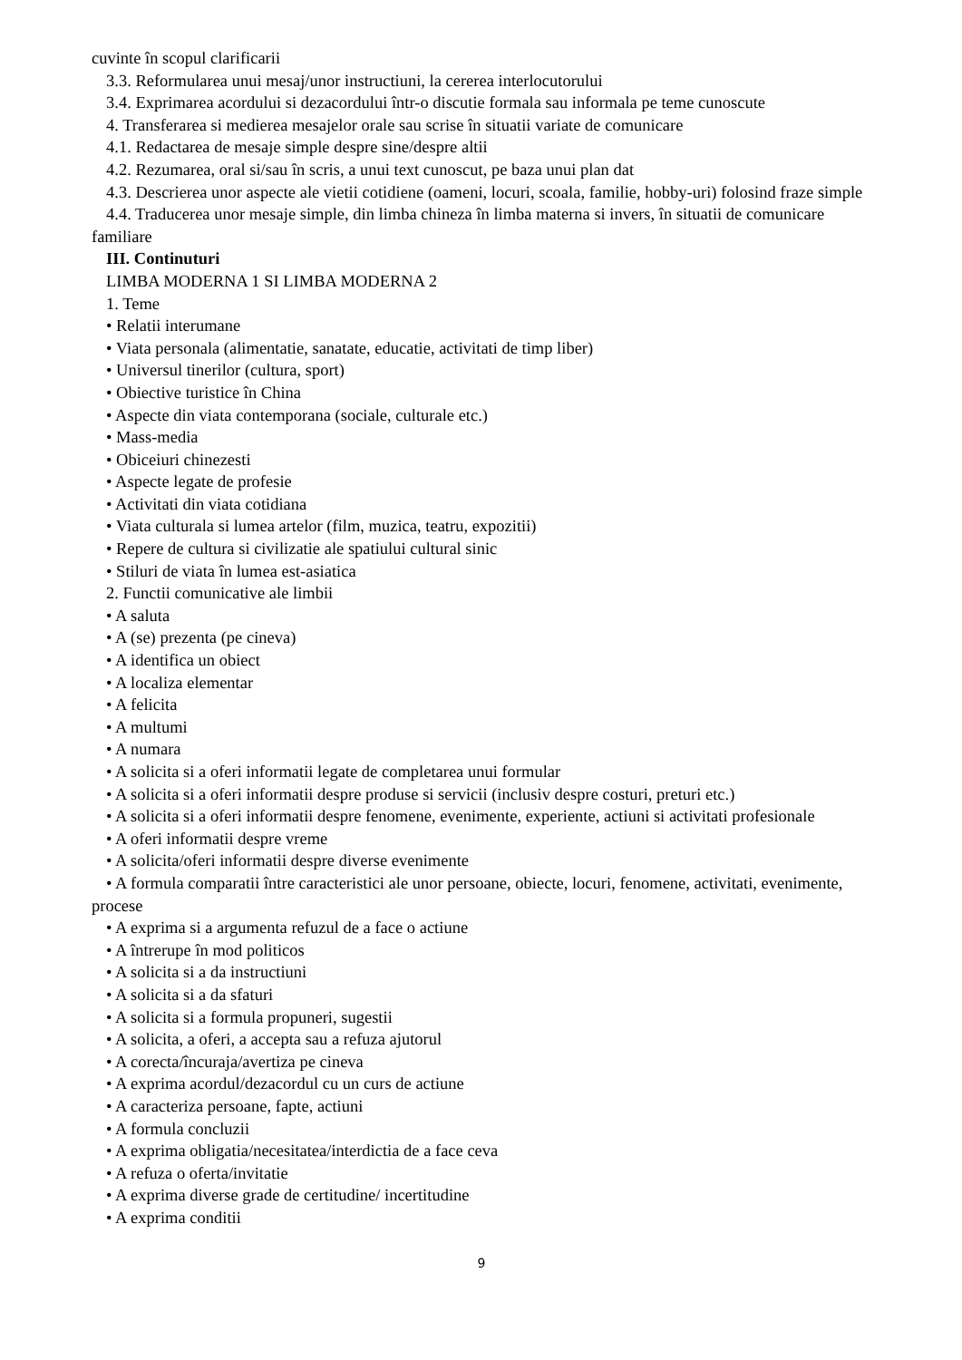cuvinte în scopul clarificarii
3.3. Reformularea unui mesaj/unor instructiuni, la cererea interlocutorului
3.4. Exprimarea acordului si dezacordului într-o discutie formala sau informala pe teme cunoscute
4. Transferarea si medierea mesajelor orale sau scrise în situatii variate de comunicare
4.1. Redactarea de mesaje simple despre sine/despre altii
4.2. Rezumarea, oral si/sau în scris, a unui text cunoscut, pe baza unui plan dat
4.3. Descrierea unor aspecte ale vietii cotidiene (oameni, locuri, scoala, familie, hobby-uri) folosind fraze simple
4.4. Traducerea unor mesaje simple, din limba chineza în limba materna si invers, în situatii de comunicare familiare
III. Continuturi
LIMBA MODERNA 1 SI LIMBA MODERNA 2
1. Teme
• Relatii interumane
• Viata personala (alimentatie, sanatate, educatie, activitati de timp liber)
• Universul tinerilor (cultura, sport)
• Obiective turistice în China
• Aspecte din viata contemporana (sociale, culturale etc.)
• Mass-media
• Obiceiuri chinezesti
• Aspecte legate de profesie
• Activitati din viata cotidiana
• Viata culturala si lumea artelor (film, muzica, teatru, expozitii)
• Repere de cultura si civilizatie ale spatiului cultural sinic
• Stiluri de viata în lumea est-asiatica
2. Functii comunicative ale limbii
• A saluta
• A (se) prezenta (pe cineva)
• A identifica un obiect
• A localiza elementar
• A felicita
• A multumi
• A numara
• A solicita si a oferi informatii legate de completarea unui formular
• A solicita si a oferi informatii despre produse si servicii (inclusiv despre costuri, preturi etc.)
• A solicita si a oferi informatii despre fenomene, evenimente, experiente, actiuni si activitati profesionale
• A oferi informatii despre vreme
• A solicita/oferi informatii despre diverse evenimente
• A formula comparatii între caracteristici ale unor persoane, obiecte, locuri, fenomene, activitati, evenimente, procese
• A exprima si a argumenta refuzul de a face o actiune
• A întrerupe în mod politicos
• A solicita si a da instructiuni
• A solicita si a da sfaturi
• A solicita si a formula propuneri, sugestii
• A solicita, a oferi, a accepta sau a refuza ajutorul
• A corecta/încuraja/avertiza pe cineva
• A exprima acordul/dezacordul cu un curs de actiune
• A caracteriza persoane, fapte, actiuni
• A formula concluzii
• A exprima obligatia/necesitatea/interdictia de a face ceva
• A refuza o oferta/invitatie
• A exprima diverse grade de certitudine/ incertitudine
• A exprima conditii
9